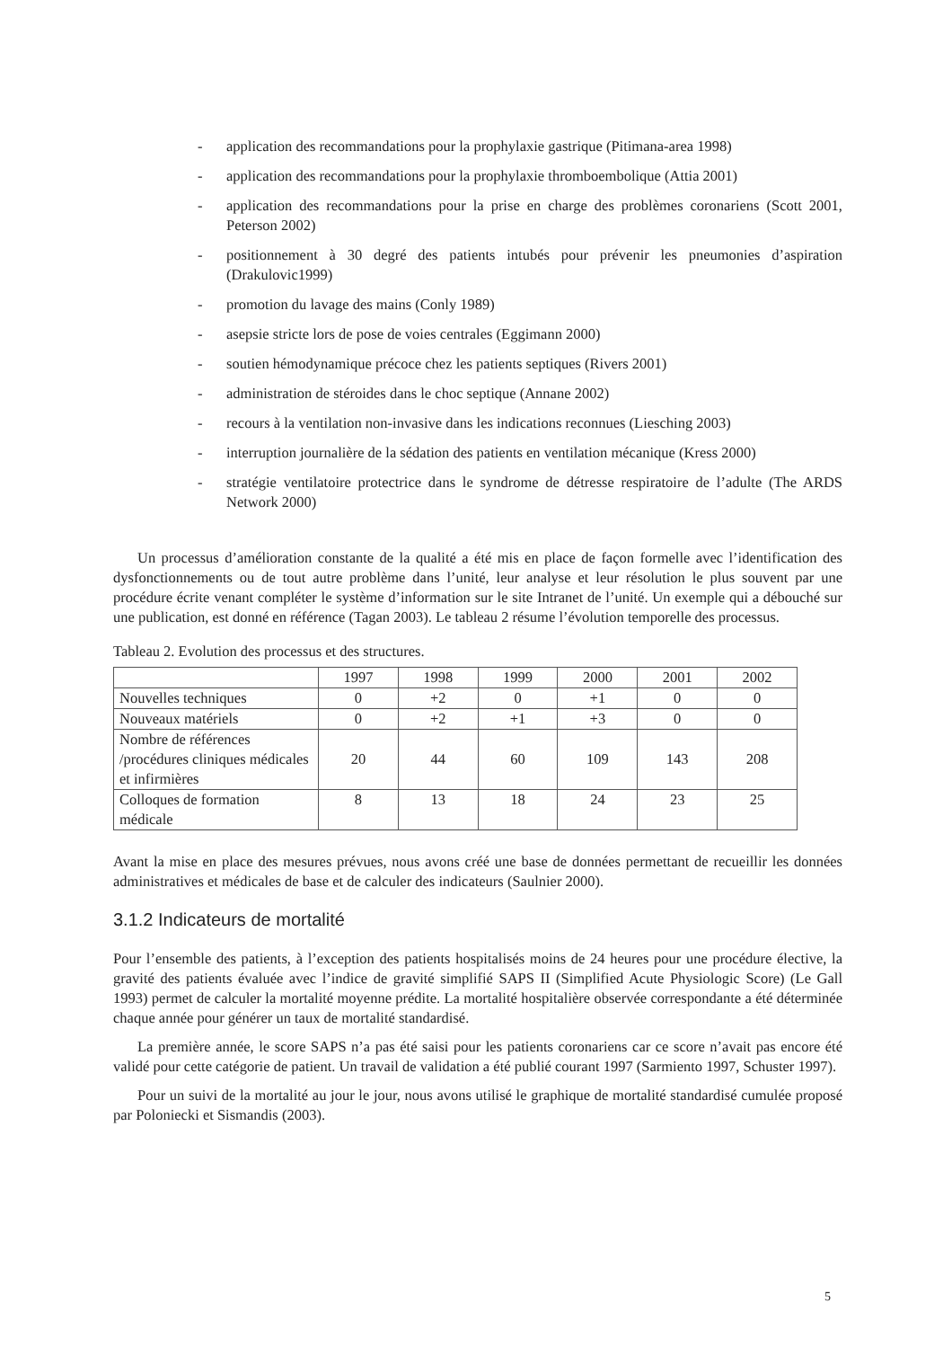- application des recommandations pour la prophylaxie gastrique (Pitimana-area 1998)
- application des recommandations pour la prophylaxie thromboembolique (Attia 2001)
- application des recommandations pour la prise en charge des problèmes coronariens (Scott 2001, Peterson 2002)
- positionnement à 30 degré des patients intubés pour prévenir les pneumonies d’aspiration (Drakulovic1999)
- promotion du lavage des mains (Conly 1989)
- asepsie stricte lors de pose de voies centrales (Eggimann 2000)
- soutien hémodynamique précoce chez les patients septiques (Rivers 2001)
- administration de stéroides dans le choc septique (Annane 2002)
- recours à la ventilation non-invasive dans les indications reconnues (Liesching 2003)
- interruption journalière de la sédation des patients en ventilation mécanique (Kress 2000)
- stratégie ventilatoire protectrice dans le syndrome de détresse respiratoire de l’adulte (The ARDS Network 2000)
Un processus d’amélioration constante de la qualité a été mis en place de façon formelle avec l’identification des dysfonctionnements ou de tout autre problème dans l’unité, leur analyse et leur résolution le plus souvent par une procédure écrite venant compléter le système d’information sur le site Intranet de l’unité. Un exemple qui a débouché sur une publication, est donné en référence (Tagan 2003). Le tableau 2 résume l’évolution temporelle des processus.
Tableau 2. Evolution des processus et des structures.
| | 1997 | 1998 | 1999 | 2000 | 2001 | 2002 |
| Nouvelles techniques | 0 | +2 | 0 | +1 | 0 | 0 |
| Nouveaux matériels | 0 | +2 | +1 | +3 | 0 | 0 |
| Nombre de références /procédures cliniques médicales et infirmières | 20 | 44 | 60 | 109 | 143 | 208 |
| Colloques de formation médicale | 8 | 13 | 18 | 24 | 23 | 25 |
Avant la mise en place des mesures prévues, nous avons créé une base de données permettant de recueillir les données administratives et médicales de base et de calculer des indicateurs (Saulnier 2000).
3.1.2 Indicateurs de mortalité
Pour l’ensemble des patients, à l’exception des patients hospitalisés moins de 24 heures pour une procédure élective, la gravité des patients évaluée avec l’indice de gravité simplifié SAPS II (Simplified Acute Physiologic Score) (Le Gall 1993) permet de calculer la mortalité moyenne prédite. La mortalité hospitalière observée correspondante a été déterminée chaque année pour générer un taux de mortalité standardisé.
La première année, le score SAPS n’a pas été saisi pour les patients coronariens car ce score n’avait pas encore été validé pour cette catégorie de patient. Un travail de validation a été publié courant 1997 (Sarmiento 1997, Schuster 1997).
Pour un suivi de la mortalité au jour le jour, nous avons utilisé le graphique de mortalité standardisé cumulée proposé par Poloniecki et Sismandis (2003).
5